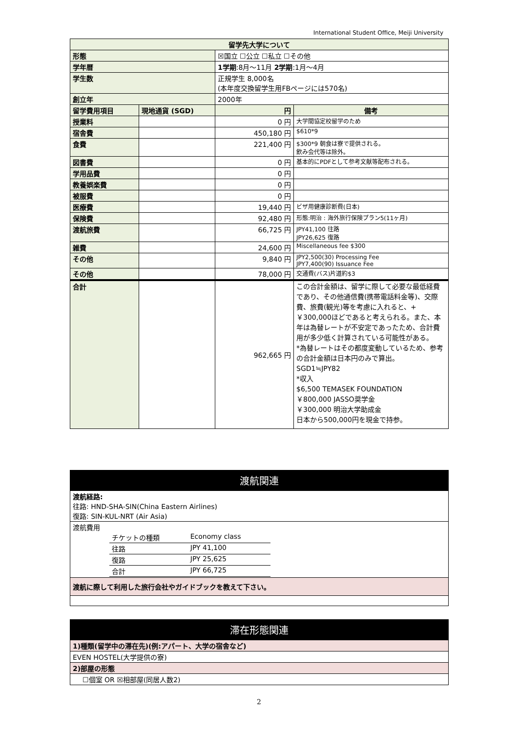International Student Office, Meiji University
| 留学先大学について | | | |
| --- | --- | --- | --- |
| 形態 | | ☒国立 ☐公立 ☐私立 ☐その他 | |
| 学年暦 | | 1学期 :8月～11月 2学期 :1月～4月 | |
| 学生数 | | 正規学生 8,000名 (本年度交換留学生用FBページには570名) | |
| 創立年 | | 2000年 | |
| 留学費用項目 | 現地通貨 (SGD) | 円 | 備考 |
| 授業料 | | 0 円 | 大学間協定校留学のため |
| 宿舎費 | | 450,180 円 | $610*9 |
| 食費 | | 221,400 円 | $300*9 朝食は寮で提供される。 飲み会代等は除外。 |
| 図書費 | | 0 円 | 基本的にPDFとして参考文献等配布される。 |
| 学用品費 | | 0 円 | |
| 教養娯楽費 | | 0 円 | |
| 被服費 | | 0 円 | |
| 医療費 | | 19,440 円 | ビザ用健康診断費(日本) |
| 保険費 | | 92,480 円 | 形態:明治 : 海外旅行保険プラン5(11ヶ月) |
| 渡航旅費 | | 66,725 円 | JPY41,100 往路 JPY26,625 復路 |
| 雑費 | | 24,600 円 | Miscellaneous fee $300 |
| その他 | | 9,840 円 | JPY2,500(30) Processing Fee JPY7,400(90) Issuance Fee |
| その他 | | 78,000 円 | 交通費(バス)片道約$3 |
| 合計 | | 962,665 円 | この合計金額は、留学に際して必要な最低経費であり、その他通信費(携帯電話料金等)、交際費、旅費(観光)等を考慮に入れると、+￥300,000ほどであると考えられる。また、本年は為替レートが不安定であったため、合計費用が多少低く計算されている可能性がある。 *為替レートはその都度変動しているため、参考の合計金額は日本円のみで算出。 SGD1≒JPY82 *収入 $6,500 TEMASEK FOUNDATION ￥800,000 JASSO奨学金 ￥300,000 明治大学助成金 日本から500,000円を現金で持参。 |
| 渡航関連 |
| 渡航経路: 往路: HND-SHA-SIN(China Eastern Airlines) 復路: SIN-KUL-NRT (Air Asia) |
| 渡航費用 / チケットの種類 / Economy class / / 往路 / JPY 41,100 / / 復路 / JPY 25,625 / / 合計 / JPY 66,725 / |
| 渡航に際して利用した旅行会社やガイドブックを教えて下さい。 |
| 滞在形態関連 |
| 1)種類(留学中の滞在先)(例:アパート、大学の宿舎など) |
| EVEN HOSTEL(大学提供の寮) |
| 2)部屋の形態 |
| ☐個室 OR ☒相部屋(同居人数2) |
2